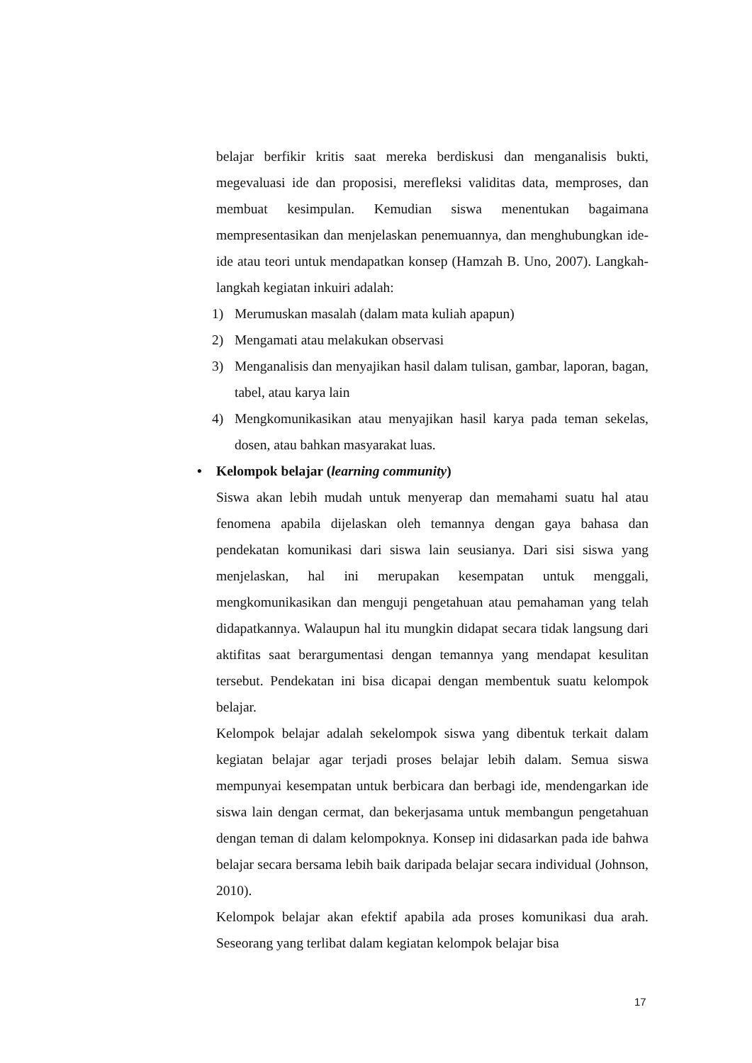belajar berfikir kritis saat mereka berdiskusi dan menganalisis bukti, megevaluasi ide dan proposisi, merefleksi validitas data, memproses, dan membuat kesimpulan. Kemudian siswa menentukan bagaimana mempresentasikan dan menjelaskan penemuannya, dan menghubungkan ide-ide atau teori untuk mendapatkan konsep (Hamzah B. Uno, 2007). Langkah-langkah kegiatan inkuiri adalah:
1) Merumuskan masalah (dalam mata kuliah apapun)
2) Mengamati atau melakukan observasi
3) Menganalisis dan menyajikan hasil dalam tulisan, gambar, laporan, bagan, tabel, atau karya lain
4) Mengkomunikasikan atau menyajikan hasil karya pada teman sekelas, dosen, atau bahkan masyarakat luas.
• Kelompok belajar (learning community)
Siswa akan lebih mudah untuk menyerap dan memahami suatu hal atau fenomena apabila dijelaskan oleh temannya dengan gaya bahasa dan pendekatan komunikasi dari siswa lain seusianya. Dari sisi siswa yang menjelaskan, hal ini merupakan kesempatan untuk menggali, mengkomunikasikan dan menguji pengetahuan atau pemahaman yang telah didapatkannya. Walaupun hal itu mungkin didapat secara tidak langsung dari aktifitas saat berargumentasi dengan temannya yang mendapat kesulitan tersebut. Pendekatan ini bisa dicapai dengan membentuk suatu kelompok belajar.
Kelompok belajar adalah sekelompok siswa yang dibentuk terkait dalam kegiatan belajar agar terjadi proses belajar lebih dalam. Semua siswa mempunyai kesempatan untuk berbicara dan berbagi ide, mendengarkan ide siswa lain dengan cermat, dan bekerjasama untuk membangun pengetahuan dengan teman di dalam kelompoknya. Konsep ini didasarkan pada ide bahwa belajar secara bersama lebih baik daripada belajar secara individual (Johnson, 2010).
Kelompok belajar akan efektif apabila ada proses komunikasi dua arah. Seseorang yang terlibat dalam kegiatan kelompok belajar bisa
17